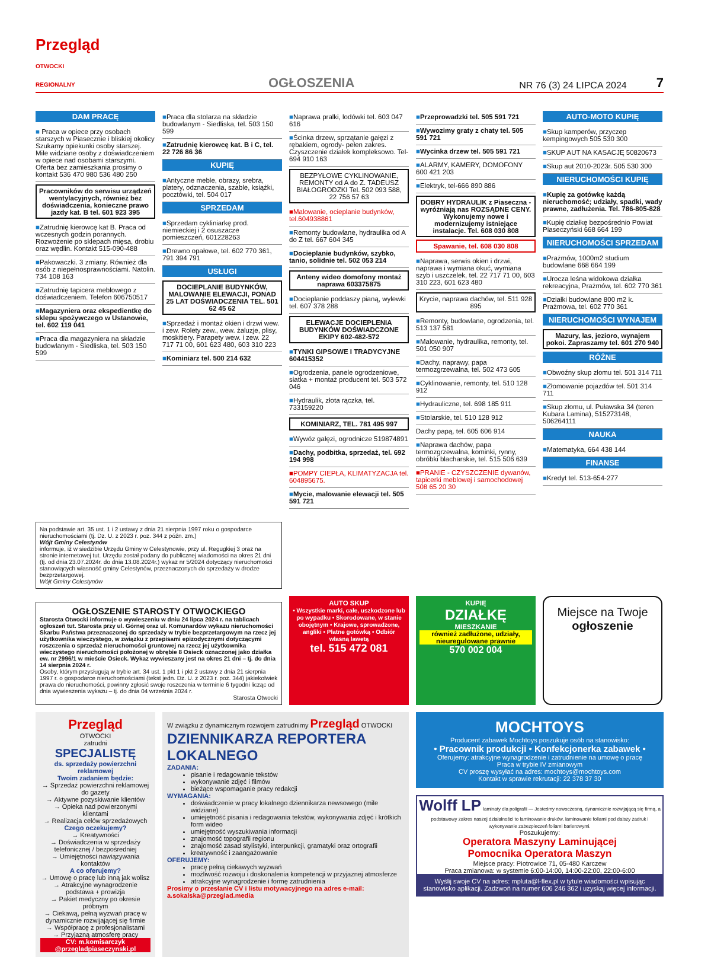Przegląd
OTWOCKI REGIONALNY
OGŁOSZENIA
NR 76 (3) 24 LIPCA 2024
7
DAM PRACĘ
■ Praca w opiece przy osobach starszych w Piasecznie i bliskiej okolicy Szukamy opiekunki osoby starszej. Mile widziane osoby z doświadczeniem w opiece nad osobami starszymi. Oferta bez zamieszkania prosimy o kontakt 536 470 980 536 480 250
Pracowników do serwisu urządzeń wentylacyjnych, również bez doświadczenia, konieczne prawo jazdy kat. B tel. 601 923 395
■Zatrudnię kierowcę kat B. Praca od wczesnych godzin porannych. Rozwożenie po sklepach mięsa, drobiu oraz wędlin. Kontakt 515-090-488
■Pakowaczki. 3 zmiany. Również dla osób z niepełnosprawnościami. Natolin. 734 108 163
■Zatrudnię tapicera meblowego z doświadczeniem. Telefon 606750517
■Magazyniera oraz ekspedientkę do sklepu spożywczego w Ustanowie, tel. 602 119 041
■Praca dla magazyniera na składzie budowlanym - Siedliska, tel. 503 150 599
■Praca dla stolarza na składzie budowlanym - Siedliska, tel. 503 150 599
■Zatrudnię kierowcę kat. B i C, tel. 22 726 86 36
KUPIĘ
■Antyczne meble, obrazy, srebra, platery, odznaczenia, szable, książki, pocztówki, tel. 504 017
SPRZEDAM
■Sprzedam cykliniarkę prod. niemieckiej i 2 osuszacze pomieszczeń, 601228263
■Drewno opałowe, tel. 602 770 361, 791 394 791
USŁUGI
DOCIEPLANIE BUDYNKÓW, MALOWANIE ELEWACJI, PONAD 25 LAT DOŚWIADCZENIA TEL. 501 62 45 62
■Sprzedaż i montaż okien i drzwi wew. i zew. Rolety zew., wew. żaluzje, plisy, moskitiery. Parapety wew. i zew. 22 717 71 00, 601 623 480, 603 310 223
■Kominiarz tel. 500 214 632
■Naprawa pralki, lodówki tel. 603 047 616
■Ścinka drzew, sprzątanie gałęzi z rębakiem, ogrody- pełen zakres. Czyszczenie działek kompleksowo. Tel-694 910 163
BEZPYŁOWE CYKLINOWANIE, REMONTY od A do Z. TADEUSZ BIAŁOGRODZKI Tel. 502 093 588, 22 756 57 63
■Malowanie, ocieplanie budynków, tel.604938861
■Remonty budowlane, hydraulika od A do Z tel. 667 604 345
■Docieplanie budynków, szybko, tanio, solidnie tel. 502 053 214
Anteny wideo domofony montaż naprawa 603375875
■Docieplanie poddaszy pianą, wylewki tel. 607 378 288
ELEWACJE DOCIEPLENIA BUDYNKÓW DOŚWIADCZONE EKIPY 602-482-572
■TYNKI GIPSOWE I TRADYCYJNE 604415352
■Ogrodzenia, panele ogrodzeniowe, siatka + montaż producent tel. 503 572 046
■Hydraulik, złota rączka, tel. 733159220
KOMINIARZ, TEL. 781 495 997
■Wywóz gałęzi, ogrodnicze 519874891
■Dachy, podbitka, sprzedaż, tel. 692 194 998
■POMPY CIEPŁA, KLIMATYZACJA tel. 604895675.
■Mycie, malowanie elewacji tel. 505 591 721
■Przeprowadzki tel. 505 591 721
■Wywozimy graty z chaty tel. 505 591 721
■Wycinka drzew tel. 505 591 721
■ALARMY, KAMERY, DOMOFONY 600 421 203
■Elektryk, tel-666 890 886
DOBRY HYDRAULIK z Piaseczna - wyróżniają nas ROZSĄDNE CENY. Wykonujemy nowe i modernizujemy istniejące instalacje. Tel. 608 030 808
Spawanie, tel. 608 030 808
■Naprawa, serwis okien i drzwi, naprawa i wymiana okuć, wymiana szyb i uszczelek, tel. 22 717 71 00, 603 310 223, 601 623 480
Krycie, naprawa dachów, tel. 511 928 895
■Remonty, budowlane, ogrodzenia, tel. 513 137 581
■Malowanie, hydraulika, remonty, tel. 501 050 907
■Dachy, naprawy, papa termozgrzewalna, tel. 502 473 605
■Cyklinowanie, remonty, tel. 510 128 912
■Hydrauliczne, tel. 698 185 911
■Stolarskie, tel. 510 128 912
Dachy papą, tel. 605 606 914
■Naprawa dachów, papa termozgrzewalna, kominki, rynny, obróbki blacharskie, tel. 515 506 639
■PRANIE - CZYSZCZENIE dywanów, tapicerki meblowej i samochodowej 508 65 20 30
AUTO-MOTO KUPIĘ
■Skup kamperów, przyczep kempingowych 505 530 300
■SKUP AUT NA KASACJĘ 50820673
■Skup aut 2010-2023r. 505 530 300
NIERUCHOMOŚCI KUPIĘ
■Kupię za gotówkę każdą nieruchomość; udziały, spadki, wady prawne, zadłużenia. Tel. 786-805-828
■Kupię działkę bezpośrednio Powiat Piaseczyński 668 664 199
NIERUCHOMOŚCI SPRZEDAM
■Prażmów, 1000m2 studium budowlane 668 664 199
■Urocza leśna widokowa działka rekreacyjna, Prażmów, tel. 602 770 361
■Działki budowlane 800 m2 k. Prażmowa, tel. 602 770 361
NIERUCHOMOŚCI WYNAJEM
Mazury, las, jezioro, wynajem pokoi. Zapraszamy tel. 601 270 940
RÓŻNE
■Obwoźny skup złomu tel. 501 314 711
■Złomowanie pojazdów tel. 501 314 711
■Skup złomu, ul. Puławska 34 (teren Kubara Lamina), 515273148, 506264111
NAUKA
■Matematyka, 664 438 144
FINANSE
■Kredyt tel. 513-654-277
Na podstawie art. 35 ust. 1 i 2 ustawy z dnia 21 sierpnia 1997 roku o gospodarce nieruchomościami (tj. Dz. U. z 2023 r. poz. 344 z późn. zm.)
Wójt Gminy Celestynów
informuje, iż w siedzibie Urzędu Gminy w Celestynowie, przy ul. Regugkiej 3 oraz na stronie internetowej tut. Urzędu został podany do publicznej wiadomości na okres 21 dni (tj. od dnia 23.07.2024r. do dnia 13.08.2024r.) wykaz nr 5/2024 dotyczący nieruchomości stanowiących własność gminy Celestynów, przeznaczonych do sprzedaży w drodze bezprzetargowej.
Wójt Gminy Celestynów
OGŁOSZENIE STAROSTY OTWOCKIEGO
Starosta Otwocki informuje o wywieszeniu w dniu 24 lipca 2024 r. na tablicach ogłoszeń tut. Starosta przy ul. Górnej oraz ul. Komunardów wykazu nieruchomości Skarbu Państwa przeznaczonej do sprzedaży w trybie bezprzetargowym na rzecz jej użytkownika wieczystego, w związku z przepisami epizodycznymi dotyczącymi roszczenia o sprzedaż nieruchomości gruntowej na rzecz jej użytkownika wieczystego nieruchomości położonej w obrębie 8 Osieck oznaczonej jako działka ew. nr 2996/1 w mieście Osieck. Wykaz wywieszany jest na okres 21 dni – tj. do dnia 14 sierpnia 2024 r.
Osoby, którym przysługują w trybie art. 34 ust. 1 pkt 1 i pkt 2 ustawy z dnia 21 sierpnia 1997 r. o gospodarce nieruchomościami (tekst jedn. Dz. U. z 2023 r. poz. 344) jakiekolwiek prawa do nieruchomości, powinny zgłosić swoje roszczenia w terminie 6 tygodni licząc od dnia wywieszenia wykazu – tj. do dnia 04 września 2024 r.
Starosta Otwocki
AUTO SKUP
• Wszystkie marki, całe, uszkodzone lub po wypadku • Skorodowane, w stanie obojętnym • Krajowe, sprowadzone, angliki • Płatne gotówką • Odbiór własną lawetą
tel. 515 472 081
KUPIĘ
DZIAŁKĘ
MIESZKANIE
również zadłużone, udziały, nieuregulowane prawnie
570 002 004
Miejsce na Twoje ogłoszenie
Przegląd
OTWOCKI
zatrudni
SPECJALISTĘ
ds. sprzedaży powierzchni reklamowej
Twoim zadaniem będzie:
→ Sprzedaż powierzchni reklamowej do gazety
→ Aktywne pozyskiwanie klientów
→ Opieka nad powierzonymi klientami
→ Realizacja celów sprzedażowych
Czego oczekujemy?
→ Kreatywności
→ Doświadczenia w sprzedaży telefonicznej / bezpośredniej
→ Umiejętności nawiązywania kontaktów
A co oferujemy?
→ Umowę o pracę lub inną jak wolisz
→ Atrakcyjne wynagrodzenie podstawa + prowizja
→ Pakiet medyczny po okresie próbnym
→ Ciekawą, pełną wyzwań pracę w dynamicznie rozwijającej się firmie
→ Współpracę z profesjonalistami
→ Przyjazną atmosferę pracy
CV: m.komisarczyk @przegladpiaseczynski.pl
W związku z dynamicznym rozwojem zatrudnimy Przegląd OTWOCKI
DZIENNIKARZA REPORTERA LOKALNEGO
ZADANIA:
pisanie i redagowanie tekstów
wykonywanie zdjęć i filmów
bieżące wspomaganie pracy redakcji
WYMAGANIA:
doświadczenie w pracy lokalnego dziennikarza newsowego (mile widziane)
umiejętność pisania i redagowania tekstów, wykonywania zdjęć i krótkich form wideo
umiejętność wyszukiwania informacji
znajomość topografii regionu
znajomość zasad stylistyki, interpunkcji, gramatyki oraz ortografii
kreatywność i zaangażowanie
OFERUJEMY:
pracę pełną ciekawych wyzwań
możliwość rozwoju i doskonalenia kompetencji w przyjaznej atmosferze
atrakcyjne wynagrodzenie i formę zatrudnienia
Prosimy o przesłanie CV i listu motywacyjnego na adres e-mail: a.sokalska@przeglad.media
MOCHTOYS
Producent zabawek Mochtoys poszukuje osób na stanowisko:
• Pracownik produkcji • Konfekcjonerka zabawek •
Oferujemy: atrakcyjne wynagrodzenie i zatrudnienie na umowę o pracę
Praca w trybie IV zmianowym
CV proszę wysyłać na adres: mochtoys@mochtoys.com
Kontakt w sprawie rekrutacji: 22 378 37 30
Wolff LP laminaty dla poligrafii — Jesteśmy nowoczesną, dynamicznie rozwijającą się firmą, a podstawowy zakres naszej działalności to laminowanie druków, laminowanie foliami pod dalszy zadruk i wykonywanie zabezpieczeń foliami barierowymi.
Poszukujemy:
Operatora Maszyny Laminującej
Pomocnika Operatora Maszyn
Miejsce pracy: Piotrowice 71, 05-480 Karczew
Praca zmianowa: w systemie 6:00-14:00, 14:00-22:00, 22:00-6:00
Wyślij swoje CV na adres: mpluta@l-flex.pl w tytule wiadomości wpisując stanowisko aplikacji. Zadzwoń na numer 606 246 362 i uzyskaj więcej informacji.